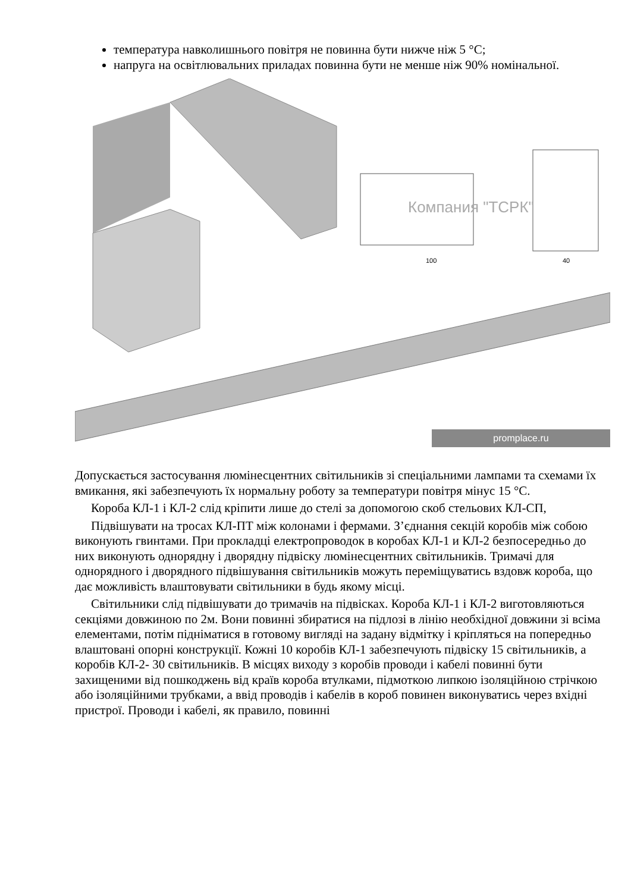температура навколишнього повітря не повинна бути нижче ніж 5 °С;
напруга на освітлювальних приладах повинна бути не менше ніж 90% номінальної.
Компания "ТСРК"
100
40
promplace.ru
Допускається застосування люмінесцентних світильників зі спеціальними лампами та схемами їх вмикання, які забезпечують їх нормальну роботу за температури повітря мінус 15 °С.
Короба КЛ-1 і КЛ-2 слід кріпити лише до стелі за допомогою скоб стельових КЛ-СП,
Підвішувати на тросах КЛ-ПТ між колонами і фермами. З’єднання секцій коробів між собою виконують гвинтами. При прокладці електропроводок в коробах КЛ-1 и КЛ-2 безпосередньо до них виконують однорядну і дворядну підвіску люмінесцентних світильників. Тримачі для однорядного і дворядного підвішування світильників можуть переміщуватись вздовж короба, що дає можливість влаштовувати світильники в будь якому місці.
Світильники слід підвішувати до тримачів на підвісках. Короба КЛ-1 і КЛ-2 виготовляються секціями довжиною по 2м. Вони повинні збиратися на підлозі в лінію необхідної довжини зі всіма елементами, потім підніматися в готовому вигляді на задану відмітку і кріпляться на попередньо влаштовані опорні конструкції. Кожні 10 коробів КЛ-1 забезпечують підвіску 15 світильників, а коробів КЛ-2- 30 світильників. В місцях виходу з коробів проводи і кабелі повинні бути захищеними від пошкоджень від країв короба втулками, підмоткою липкою ізоляційною стрічкою або ізоляційними трубками, а ввід проводів і кабелів в короб повинен виконуватись через вхідні пристрої. Проводи і кабелі, як правило, повинні